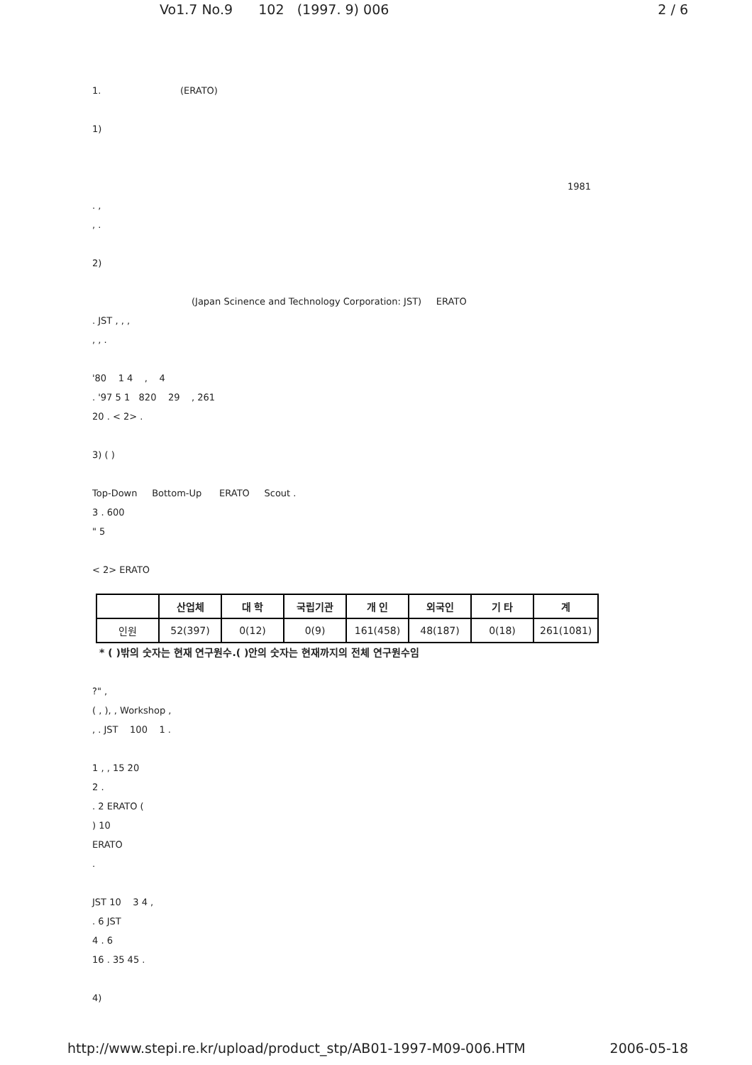Vo1.7 No.9 102 (1997. 9) 006 2 / 6
1. (ERATO)
1)
1981
. ,
, .
2)
(Japan Scinence and Technology Corporation: JST) ERATO
. JST , , ,
, , .
'80 1 4 , 4
. '97 5 1 820 29 , 261
20 . < 2> .
3) ( )
Top-Down Bottom-Up ERATO Scout .
3 . 600
" 5
< 2> ERATO
| | 산업체 | 대 학 | 국립기관 | 개 인 | 외국인 | 기 타 | 계 |
| --- | --- | --- | --- | --- | --- | --- | --- |
| 인원 | 52(397) | 0(12) | 0(9) | 161(458) | 48(187) | 0(18) | 261(1081) |
* ( )밖의 숫자는 현재 연구원수.( )안의 숫자는 현재까지의 전체 연구원수임
?" ,
( , ), , Workshop ,
, . JST 100 1 .
1 , , 15 20
2 .
. 2 ERATO (
) 10
ERATO
.
JST 10 3 4 ,
. 6 JST
4 . 6
16 . 35 45 .
4)
http://www.stepi.re.kr/upload/product_stp/AB01-1997-M09-006.HTM 2006-05-18